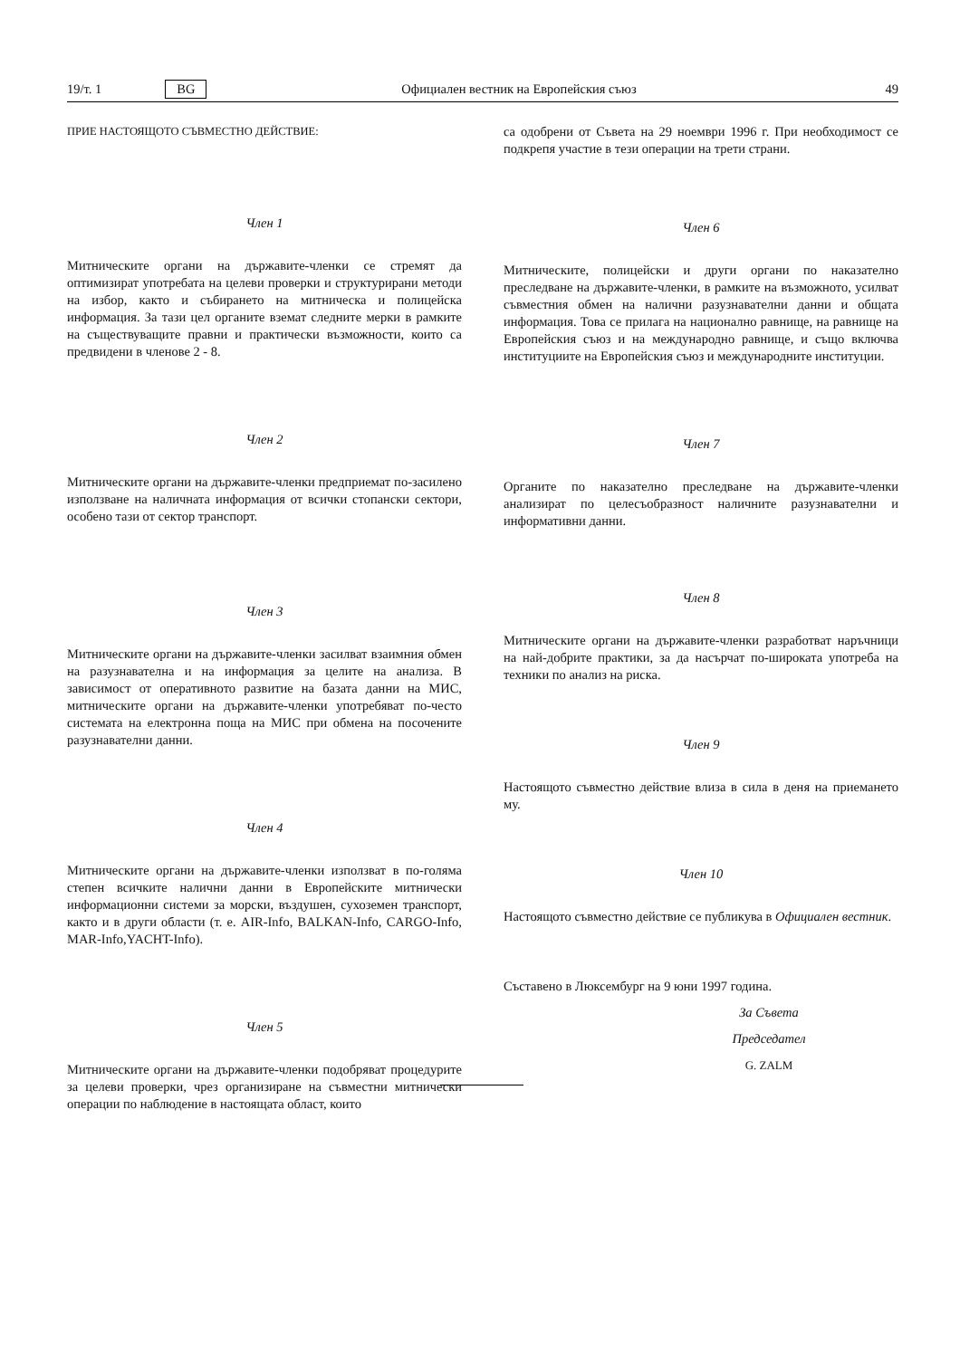19/т. 1 BG Официален вестник на Европейския съюз 49
ПРИЕ НАСТОЯЩОТО СЪВМЕСТНО ДЕЙСТВИЕ:
Член 1
Митническите органи на държавите-членки се стремят да оптимизират употребата на целеви проверки и структурирани методи на избор, както и събирането на митническа и полицейска информация. За тази цел органите вземат следните мерки в рамките на съществуващите правни и практически възможности, които са предвидени в членове 2 - 8.
Член 2
Митническите органи на държавите-членки предприемат по-засилено използване на наличната информация от всички стопански сектори, особено тази от сектор транспорт.
Член 3
Митническите органи на държавите-членки засилват взаимния обмен на разузнавателна и на информация за целите на анализа. В зависимост от оперативното развитие на базата данни на МИС, митническите органи на държавите-членки употребяват по-често системата на електронна поща на МИС при обмена на посочените разузнавателни данни.
Член 4
Митническите органи на държавите-членки използват в по-голяма степен всичките налични данни в Европейските митнически информационни системи за морски, въздушен, сухоземен транспорт, както и в други области (т. е. AIR-Info, BALKAN-Info, CARGO-Info, MAR-Info,YACHT-Info).
Член 5
Митническите органи на държавите-членки подобряват процедурите за целеви проверки, чрез организиране на съвместни митнически операции по наблюдение в настоящата област, които
са одобрени от Съвета на 29 ноември 1996 г. При необходимост се подкрепя участие в тези операции на трети страни.
Член 6
Митническите, полицейски и други органи по наказателно преследване на държавите-членки, в рамките на възможното, усилват съвместния обмен на налични разузнавателни данни и общата информация. Това се прилага на национално равнище, на равнище на Европейския съюз и на международно равнище, и също включва институциите на Европейския съюз и международните институции.
Член 7
Органите по наказателно преследване на държавите-членки анализират по целесъобразност наличните разузнавателни и информативни данни.
Член 8
Митническите органи на държавите-членки разработват наръчници на най-добрите практики, за да насърчат по-широката употреба на техники по анализ на риска.
Член 9
Настоящото съвместно действие влиза в сила в деня на приемането му.
Член 10
Настоящото съвместно действие се публикува в Официален вестник.
Съставено в Люксембург на 9 юни 1997 година.
За Съвета
Председател
G. ZALM